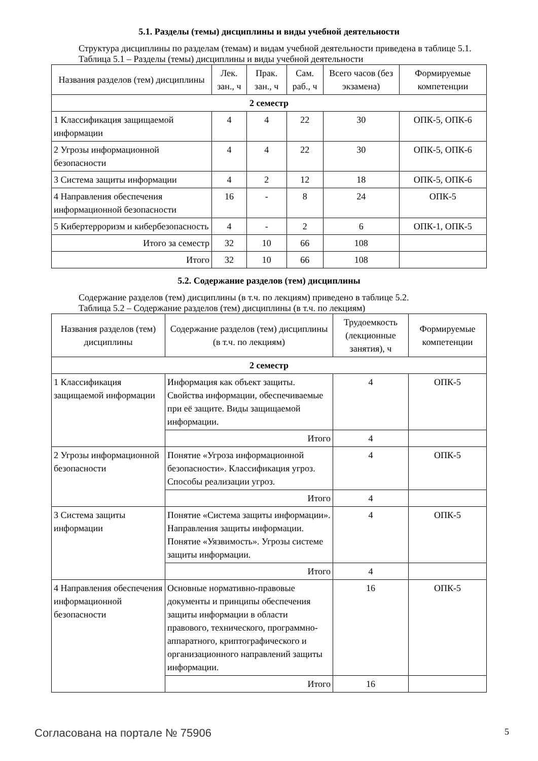5.1. Разделы (темы) дисциплины и виды учебной деятельности
Структура дисциплины по разделам (темам) и видам учебной деятельности приведена в таблице 5.1.
Таблица 5.1 – Разделы (темы) дисциплины и виды учебной деятельности
| Названия разделов (тем) дисциплины | Лек. зан., ч | Прак. зан., ч | Сам. раб., ч | Всего часов (без экзамена) | Формируемые компетенции |
| --- | --- | --- | --- | --- | --- |
| 2 семестр | | | | | |
| 1 Классификация защищаемой информации | 4 | 4 | 22 | 30 | ОПК-5, ОПК-6 |
| 2 Угрозы информационной безопасности | 4 | 4 | 22 | 30 | ОПК-5, ОПК-6 |
| 3 Система защиты информации | 4 | 2 | 12 | 18 | ОПК-5, ОПК-6 |
| 4 Направления обеспечения информационной безопасности | 16 | - | 8 | 24 | ОПК-5 |
| 5 Кибертерроризм и кибербезопасность | 4 | - | 2 | 6 | ОПК-1, ОПК-5 |
| Итого за семестр | 32 | 10 | 66 | 108 | |
| Итого | 32 | 10 | 66 | 108 | |
5.2. Содержание разделов (тем) дисциплины
Содержание разделов (тем) дисциплины (в т.ч. по лекциям) приведено в таблице 5.2.
Таблица 5.2 – Содержание разделов (тем) дисциплины (в т.ч. по лекциям)
| Названия разделов (тем) дисциплины | Содержание разделов (тем) дисциплины (в т.ч. по лекциям) | Трудоемкость (лекционные занятия), ч | Формируемые компетенции |
| --- | --- | --- | --- |
| 2 семестр | | | |
| 1 Классификация защищаемой информации | Информация как объект защиты. Свойства информации, обеспечиваемые при её защите. Виды защищаемой информации. | 4 | ОПК-5 |
| | Итого | 4 | |
| 2 Угрозы информационной безопасности | Понятие «Угроза информационной безопасности». Классификация угроз. Способы реализации угроз. | 4 | ОПК-5 |
| | Итого | 4 | |
| 3 Система защиты информации | Понятие «Система защиты информации». Направления защиты информации. Понятие «Уязвимость». Угрозы системе защиты информации. | 4 | ОПК-5 |
| | Итого | 4 | |
| 4 Направления обеспечения информационной безопасности | Основные нормативно-правовые документы и принципы обеспечения защиты информации в области правового, технического, программно-аппаратного, криптографического и организационного направлений защиты информации. | 16 | ОПК-5 |
| | Итого | 16 | |
Согласована на портале № 75906 5